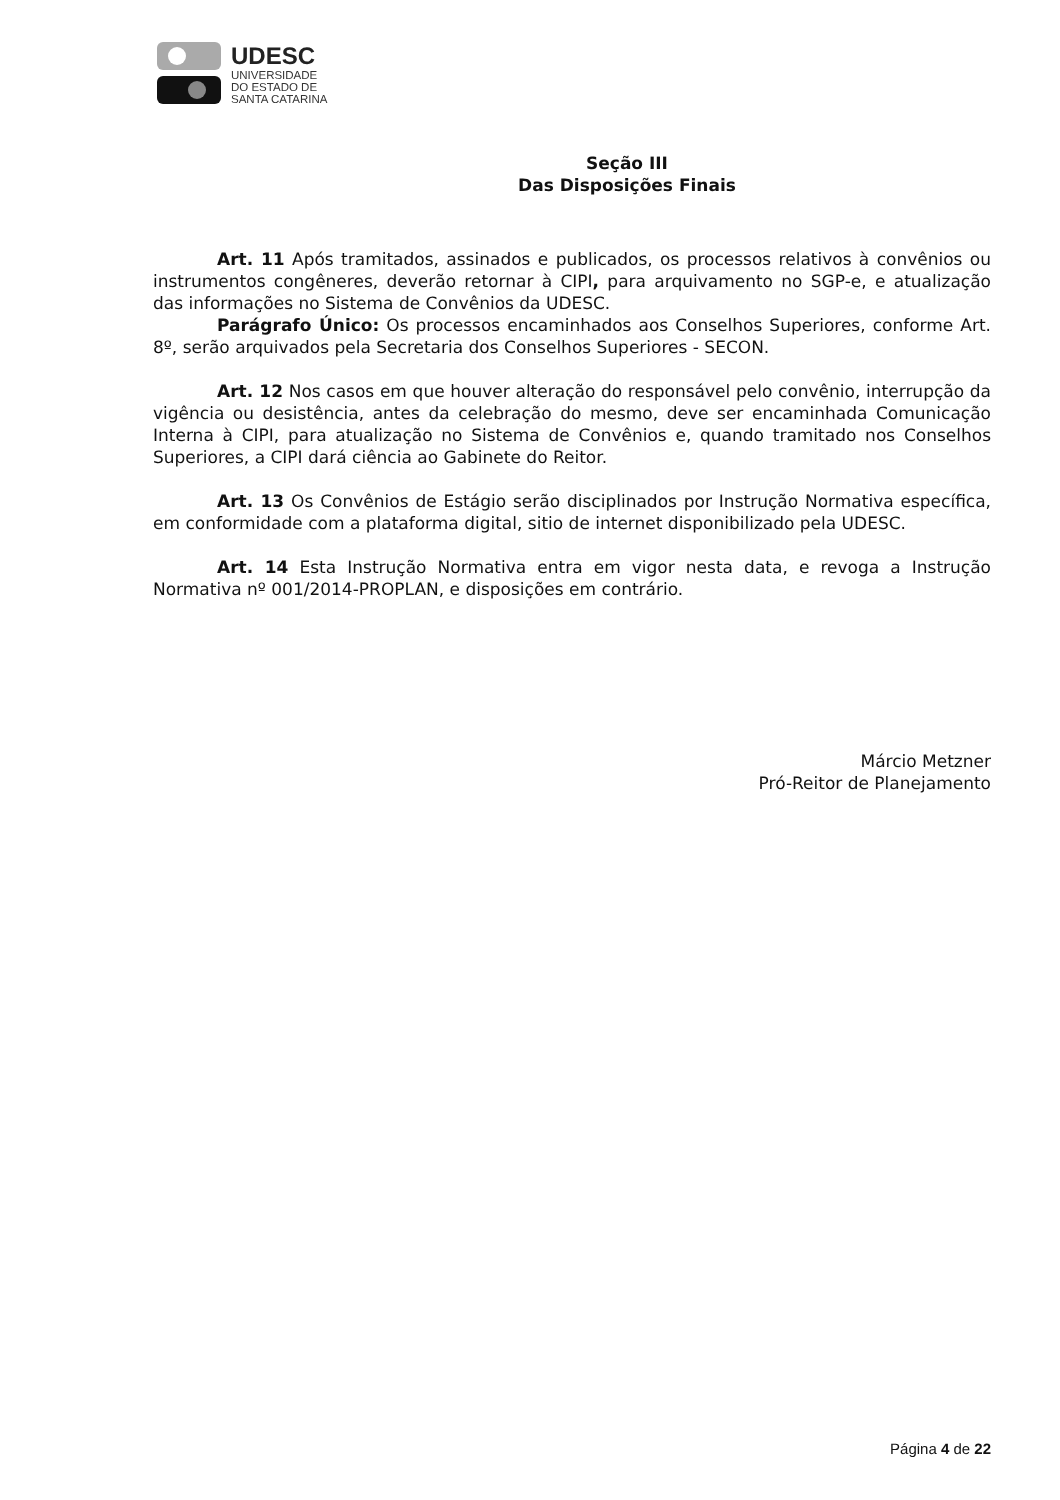UDESC
UNIVERSIDADE
DO ESTADO DE
SANTA CATARINA
Seção III
Das Disposições Finais
Art. 11 Após tramitados, assinados e publicados, os processos relativos à convênios ou instrumentos congêneres, deverão retornar à CIPI, para arquivamento no SGP-e, e atualização das informações no Sistema de Convênios da UDESC.
Parágrafo Único: Os processos encaminhados aos Conselhos Superiores, conforme Art. 8º, serão arquivados pela Secretaria dos Conselhos Superiores - SECON.
Art. 12 Nos casos em que houver alteração do responsável pelo convênio, interrupção da vigência ou desistência, antes da celebração do mesmo, deve ser encaminhada Comunicação Interna à CIPI, para atualização no Sistema de Convênios e, quando tramitado nos Conselhos Superiores, a CIPI dará ciência ao Gabinete do Reitor.
Art. 13 Os Convênios de Estágio serão disciplinados por Instrução Normativa específica, em conformidade com a plataforma digital, sitio de internet disponibilizado pela UDESC.
Art. 14 Esta Instrução Normativa entra em vigor nesta data, e revoga a Instrução Normativa nº 001/2014-PROPLAN, e disposições em contrário.
Márcio Metzner
Pró-Reitor de Planejamento
Página 4 de 22